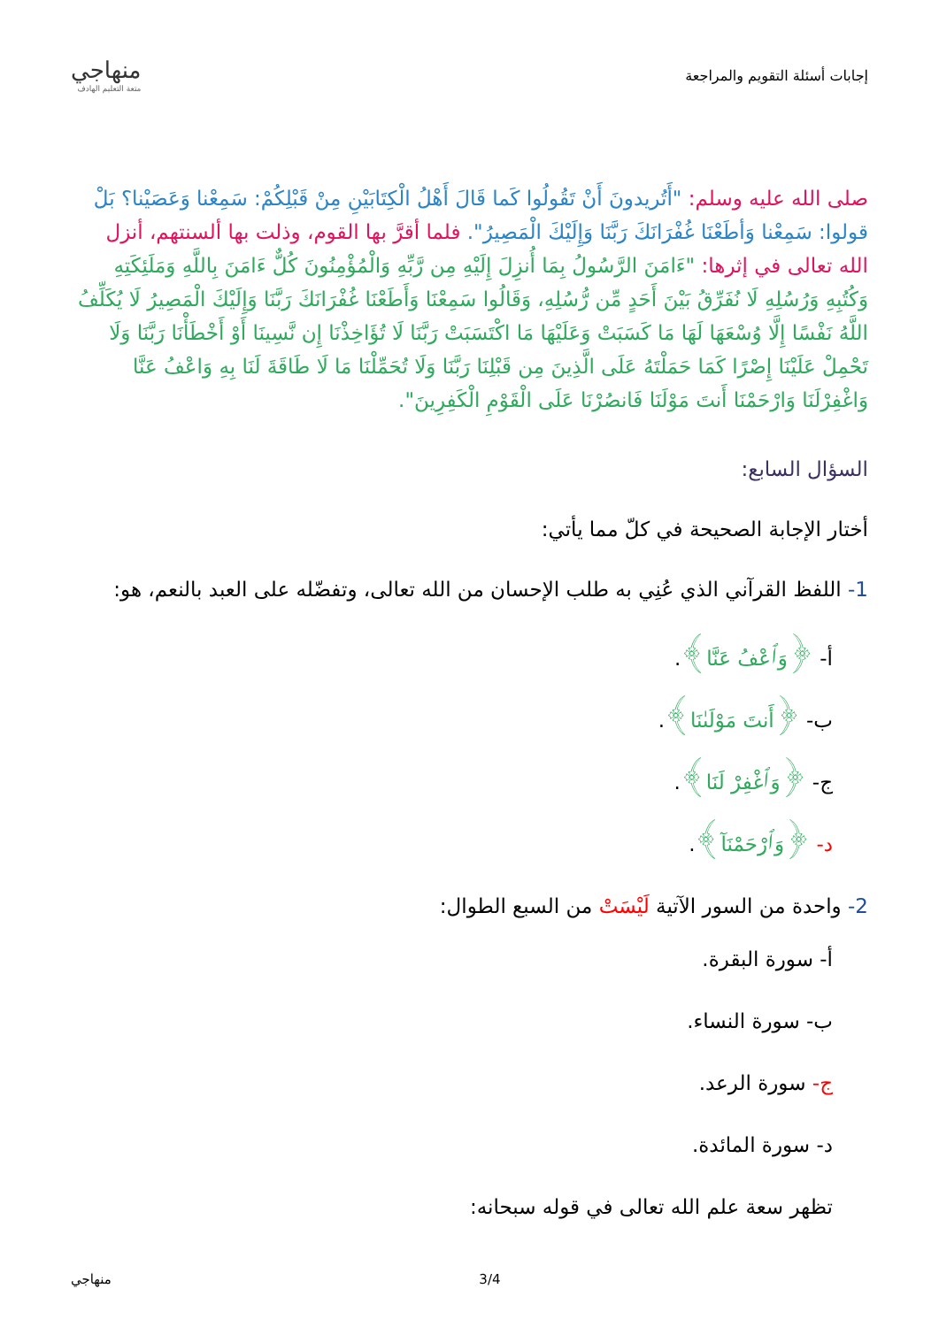إجابات أسئلة التقويم والمراجعة
منهاجي
متعة التعليم الهادف
صلى الله عليه وسلم: "أَتُريدونَ أَنْ تَقُولُوا كَما قَالَ أَهْلُ الْكِتَابَيْنِ مِنْ قَبْلِكُمْ: سَمِعْنا وَعَصَيْنا؟ بَلْ قولوا: سَمِعْنا وَأطَعْنَا غُفْرَانَكَ رَبَّنَا وَإِلَيْكَ الْمَصِيرُ". فلما أقرَّ بها القوم، وذلت بها ألسنتهم، أنزل الله تعالى في إثرها: "ءَامَنَ الرَّسُولُ بِمَا أُنزِلَ إِلَيْهِ مِن رَّبِّهِ وَالْمُؤْمِنُونَ كُلٌّ ءَامَنَ بِاللَّهِ وَمَلَئِكَتِهِ وَكُتُبِهِ وَرُسُلِهِ لَا نُفَرِّقُ بَيْنَ أَحَدٍ مِّن رُّسُلِهِ، وَقَالُوا سَمِعْنَا وَأَطَعْنَا غُفْرَانَكَ رَبَّنَا وَإِلَيْكَ الْمَصِيرُ لَا يُكَلِّفُ اللَّهُ نَفْسًا إِلَّا وُسْعَهَا لَهَا مَا كَسَبَتْ وَعَلَيْهَا مَا اكْتَسَبَتْ رَبَّنَا لَا تُؤَاخِذْنَا إِن نَّسِينَا أَوْ أَخْطَأْنَا رَبَّنَا وَلَا تَحْمِلْ عَلَيْنَا إِصْرًا كَمَا حَمَلْتَهُ عَلَى الَّذِينَ مِن قَبْلِنَا رَبَّنَا وَلَا تُحَمِّلْنَا مَا لَا طَاقَةَ لَنَا بِهِ وَاعْفُ عَنَّا وَاغْفِرْلَنَا وَارْحَمْنَا أَنتَ مَوْلَنَا فَانصُرْنَا عَلَى الْقَوْمِ الْكَفِرِينَ".
السؤال السابع:
أختار الإجابة الصحيحة في كلّ مما يأتي:
1- اللفظ القرآني الذي عُنِي به طلب الإحسان من الله تعالى، وتفضّله على العبد بالنعم، هو:
أ- ﴿وَٱعْفُ عَنَّا﴾.
ب- ﴿أَنتَ مَوْلَىٰنَا﴾.
ج- ﴿وَٱغْفِرْ لَنَا﴾.
د- ﴿وَٱرْحَمْنَآ﴾.
2- واحدة من السور الآتية لَيْسَتْ من السبع الطوال:
أ- سورة البقرة.
ب- سورة النساء.
ج- سورة الرعد.
د- سورة المائدة.
تظهر سعة علم الله تعالى في قوله سبحانه:
منهاجي 3/4